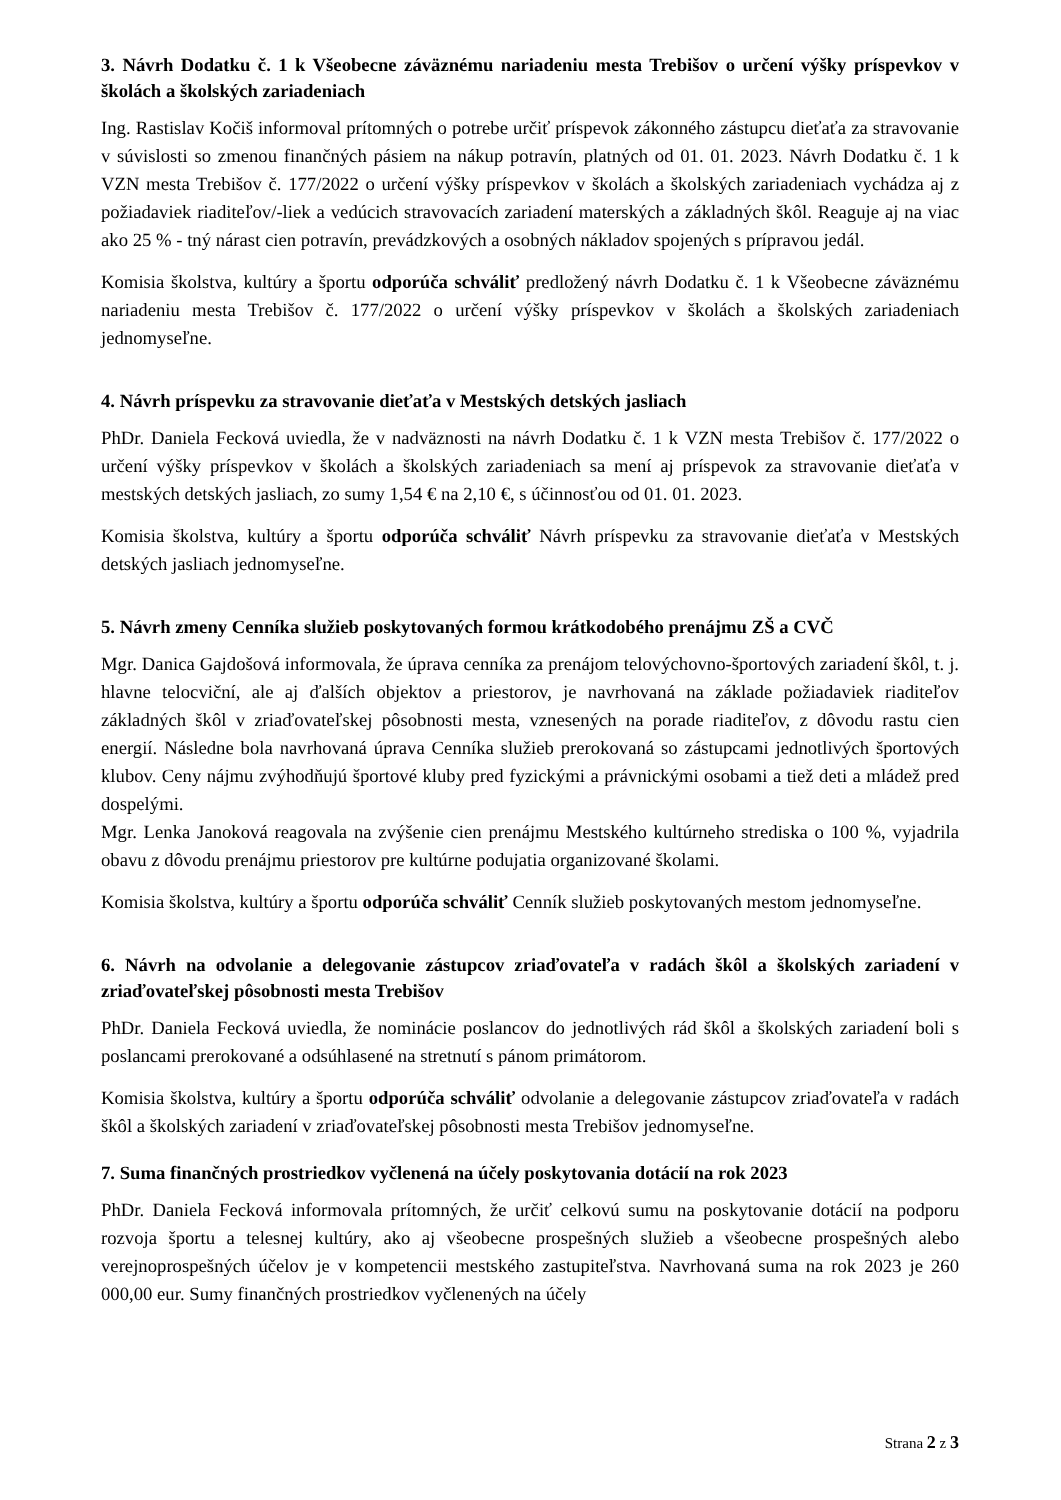3. Návrh Dodatku č. 1 k Všeobecne záväznému nariadeniu mesta Trebišov o určení výšky príspevkov v školách a školských zariadeniach
Ing. Rastislav Kočiš informoval prítomných o potrebe určiť príspevok zákonného zástupcu dieťaťa za stravovanie v súvislosti so zmenou finančných pásiem na nákup potravín, platných od 01. 01. 2023. Návrh Dodatku č. 1 k VZN mesta Trebišov č. 177/2022 o určení výšky príspevkov v školách a školských zariadeniach vychádza aj z požiadaviek riaditeľov/-liek a vedúcich stravovacích zariadení materských a základných škôl. Reaguje aj na viac ako 25 % - tný nárast cien potravín, prevádzkových a osobných nákladov spojených s prípravou jedál.
Komisia školstva, kultúry a športu odporúča schváliť predložený návrh Dodatku č. 1 k Všeobecne záväznému nariadeniu mesta Trebišov č. 177/2022 o určení výšky príspevkov v školách a školských zariadeniach jednomyseľne.
4. Návrh príspevku za stravovanie dieťaťa v Mestských detských jasliach
PhDr. Daniela Fecková uviedla, že v nadväznosti na návrh Dodatku č. 1 k VZN mesta Trebišov č. 177/2022 o určení výšky príspevkov v školách a školských zariadeniach sa mení aj príspevok za stravovanie dieťaťa v mestských detských jasliach, zo sumy 1,54 € na 2,10 €, s účinnosťou od 01. 01. 2023.
Komisia školstva, kultúry a športu odporúča schváliť Návrh príspevku za stravovanie dieťaťa v Mestských detských jasliach jednomyseľne.
5. Návrh zmeny Cenníka služieb poskytovaných formou krátkodobého prenájmu ZŠ a CVČ
Mgr. Danica Gajdošová informovala, že úprava cenníka za prenájom telovýchovno-športových zariadení škôl, t. j. hlavne telocviční, ale aj ďalších objektov a priestorov, je navrhovaná na základe požiadaviek riaditeľov základných škôl v zriaďovateľskej pôsobnosti mesta, vznesených na porade riaditeľov, z dôvodu rastu cien energií. Následne bola navrhovaná úprava Cenníka služieb prerokovaná so zástupcami jednotlivých športových klubov. Ceny nájmu zvýhodňujú športové kluby pred fyzickými a právnickými osobami a tiež deti a mládež pred dospelými.
Mgr. Lenka Janoková reagovala na zvýšenie cien prenájmu Mestského kultúrneho strediska o 100 %, vyjadrila obavu z dôvodu prenájmu priestorov pre kultúrne podujatia organizované školami.
Komisia školstva, kultúry a športu odporúča schváliť Cenník služieb poskytovaných mestom jednomyseľne.
6. Návrh na odvolanie a delegovanie zástupcov zriaďovateľa v radách škôl a školských zariadení v zriaďovateľskej pôsobnosti mesta Trebišov
PhDr. Daniela Fecková uviedla, že nominácie poslancov do jednotlivých rád škôl a školských zariadení boli s poslancami prerokované a odsúhlasené na stretnutí s pánom primátorom.
Komisia školstva, kultúry a športu odporúča schváliť odvolanie a delegovanie zástupcov zriaďovateľa v radách škôl a školských zariadení v zriaďovateľskej pôsobnosti mesta Trebišov jednomyseľne.
7. Suma finančných prostriedkov vyčlenená na účely poskytovania dotácií na rok 2023
PhDr. Daniela Fecková informovala prítomných, že určiť celkovú sumu na poskytovanie dotácií na podporu rozvoja športu a telesnej kultúry, ako aj všeobecne prospešných služieb a všeobecne prospešných alebo verejnoprospešných účelov je v kompetencii mestského zastupiteľstva. Navrhovaná suma na rok 2023 je 260 000,00 eur. Sumy finančných prostriedkov vyčlenených na účely
Strana 2 z 3